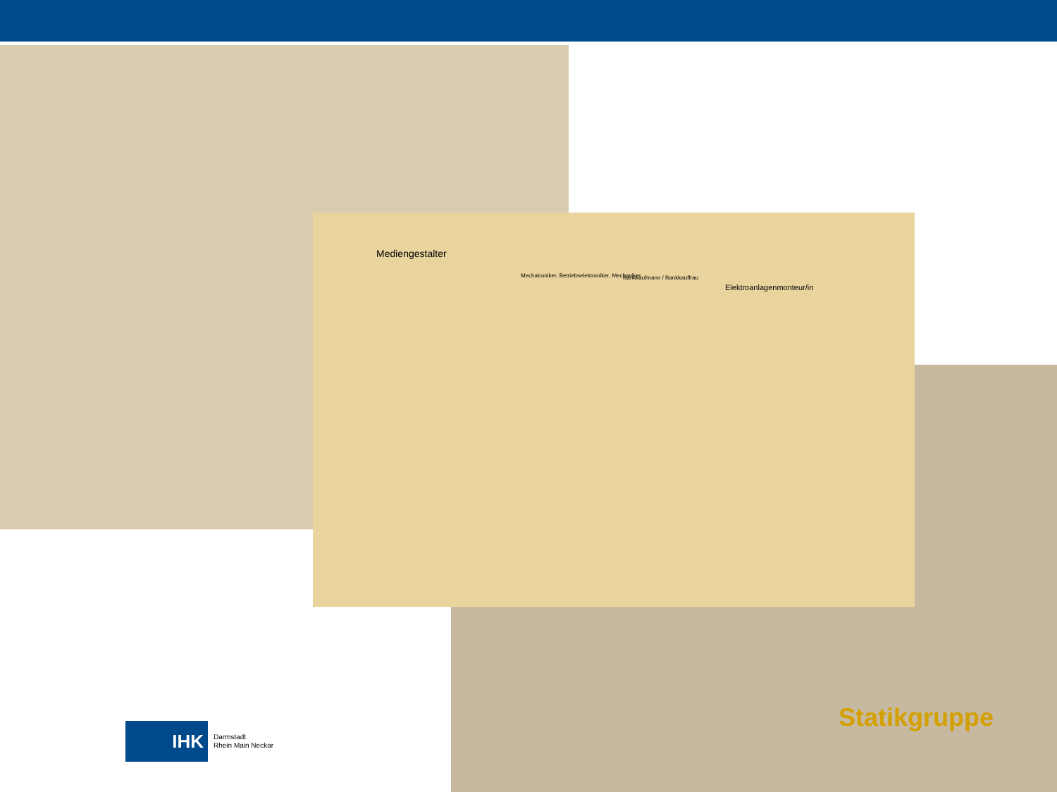Statikgruppe
Mediengestalter
Mechatroniker, Betriebselektroniker, Mechaniker
Bankkaufmann / Bankkauffrau
Elektroanlagenmonteur/in
IHK
Darmstadt
Rhein Main Neckar